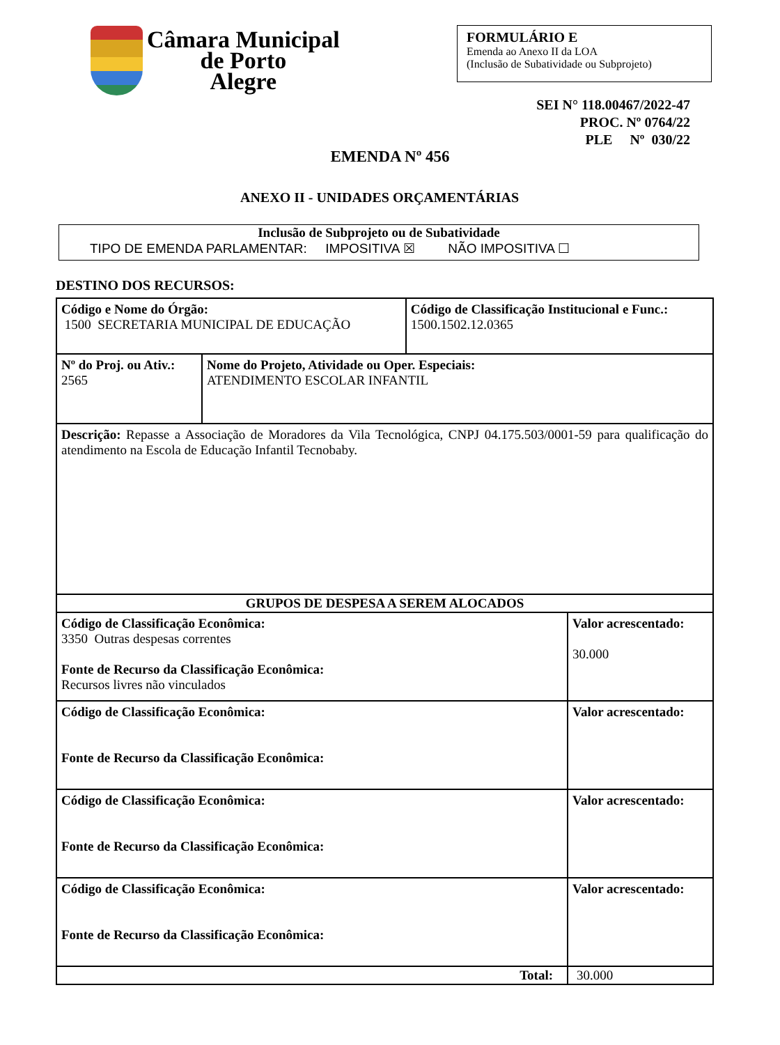Câmara Municipal
de Porto
Alegre
FORMULÁRIO E
Emenda ao Anexo II da LOA
(Inclusão de Subatividade ou Subprojeto)
SEI N° 118.00467/2022-47
PROC. Nº 0764/22
PLE Nº 030/22
EMENDA Nº 456
ANEXO II - UNIDADES ORÇAMENTÁRIAS
Inclusão de Subprojeto ou de Subatividade
TIPO DE EMENDA PARLAMENTAR: IMPOSITIVA ☒ NÃO IMPOSITIVA ☐
DESTINO DOS RECURSOS:
| Código e Nome do Órgão: 1500 SECRETARIA MUNICIPAL DE EDUCAÇÃO | | Código de Classificação Institucional e Func.: 1500.1502.12.0365 | |
| Nº do Proj. ou Ativ.: 2565 | Nome do Projeto, Atividade ou Oper. Especiais: ATENDIMENTO ESCOLAR INFANTIL | | |
| Descrição: Repasse a Associação de Moradores da Vila Tecnológica, CNPJ 04.175.503/0001-59 para qualificação do atendimento na Escola de Educação Infantil Tecnobaby. | | | |
| GRUPOS DE DESPESA A SEREM ALOCADOS | | | |
| Código de Classificação Econômica: 3350 Outras despesas correntes Fonte de Recurso da Classificação Econômica: Recursos livres não vinculados | | | Valor acrescentado: 30.000 |
| Código de Classificação Econômica: Fonte de Recurso da Classificação Econômica: | | | Valor acrescentado: |
| Código de Classificação Econômica: Fonte de Recurso da Classificação Econômica: | | | Valor acrescentado: |
| Código de Classificação Econômica: Fonte de Recurso da Classificação Econômica: | | | Valor acrescentado: |
| Total: | | | 30.000 |